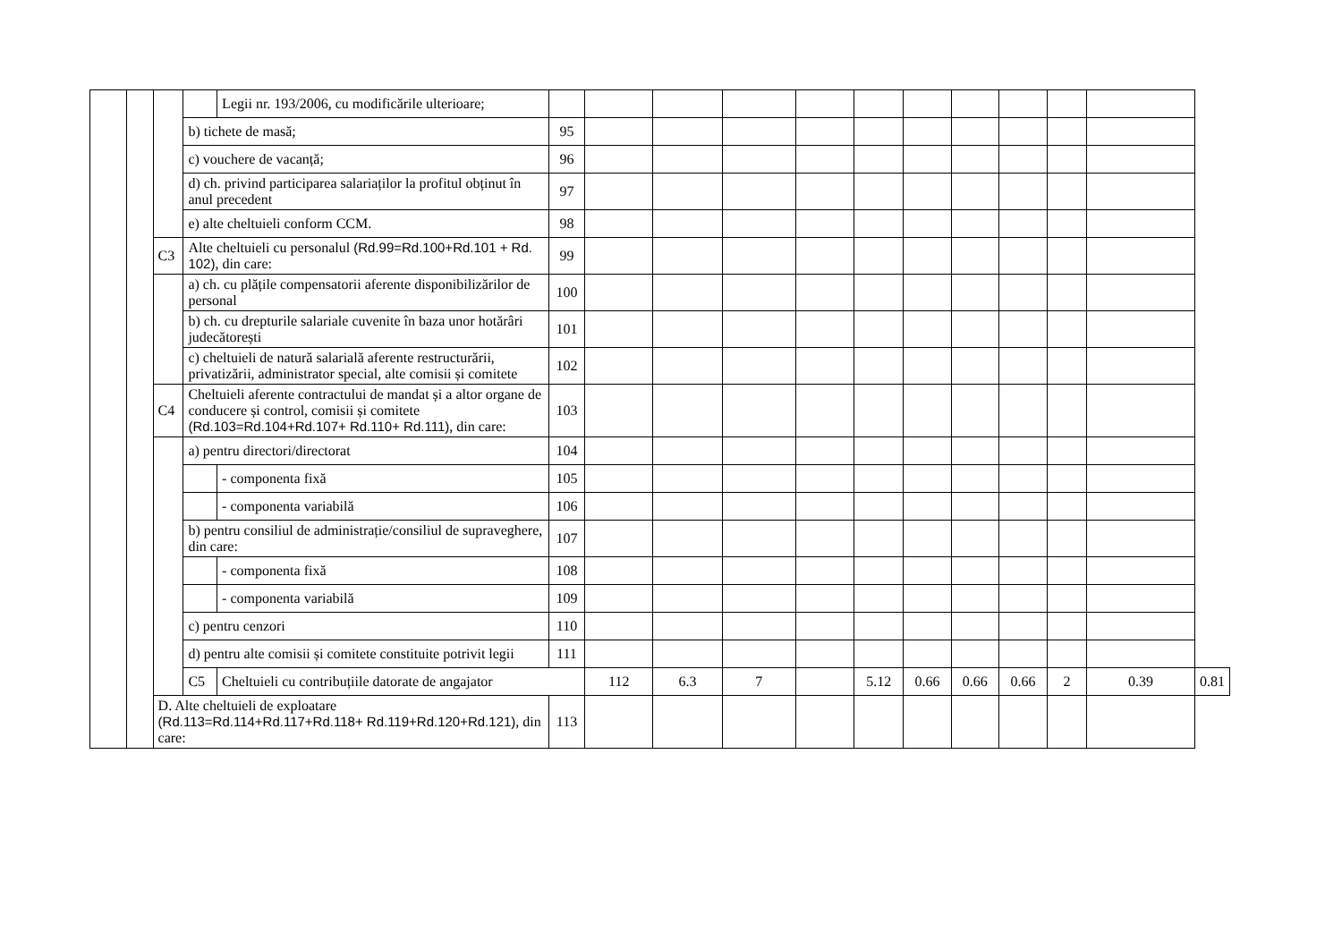| | | | | Legii nr. 193/2006, cu modificările ulterioare; | | | | | | | | | | | | |
| | | | b) tichete de masă; | | 95 | | | | | | | | | | | |
| | | | c) vouchere de vacanță; | | 96 | | | | | | | | | | | |
| | | | d) ch. privind participarea salariaților la profitul obținut în anul precedent | | 97 | | | | | | | | | | | |
| | | | e) alte cheltuieli conform CCM. | | 98 | | | | | | | | | | | |
| | | C3 | Alte cheltuieli cu personalul (Rd.99=Rd.100+Rd.101 + Rd. 102) , din care: | | 99 | | | | | | | | | | | |
| | | | a) ch. cu plățile compensatorii aferente disponibilizărilor de personal | | 100 | | | | | | | | | | | |
| | | | b) ch. cu drepturile salariale cuvenite în baza unor hotărâri judecătorești | | 101 | | | | | | | | | | | |
| | | | c) cheltuieli de natură salarială aferente restructurării, privatizării, administrator special, alte comisii și comitete | | 102 | | | | | | | | | | | |
| | | C4 | Cheltuieli aferente contractului de mandat și a altor organe de conducere și control, comisii și comitete (Rd.103=Rd.104+Rd.107+ Rd.110+ Rd.111) , din care: | | 103 | | | | | | | | | | | |
| | | | a) pentru directori/directorat | | 104 | | | | | | | | | | | |
| | | | | - componenta fixă | 105 | | | | | | | | | | | |
| | | | | - componenta variabilă | 106 | | | | | | | | | | | |
| | | | b) pentru consiliul de administrație/consiliul de supraveghere, din care: | | 107 | | | | | | | | | | | |
| | | | | - componenta fixă | 108 | | | | | | | | | | | |
| | | | | - componenta variabilă | 109 | | | | | | | | | | | |
| | | | c) pentru cenzori | | 110 | | | | | | | | | | | |
| | | | d) pentru alte comisii și comitete constituite potrivit legii | | 111 | | | | | | | | | | | |
| | | | C5 | Cheltuieli cu contribuțiile datorate de angajator | | 112 | 6.3 | 7 | | 5.12 | 0.66 | 0.66 | 0.66 | 2 | 0.39 | 0.81 |
| | | D. Alte cheltuieli de exploatare (Rd.113=Rd.114+Rd.117+Rd.118+ Rd.119+Rd.120+Rd.121) , din care: | | | 113 | | | | | | | | | | | |